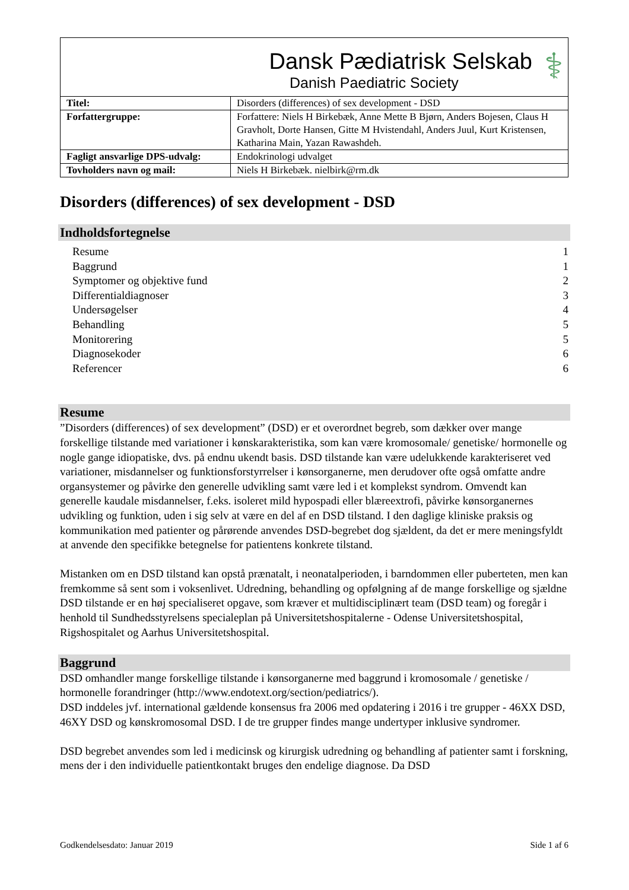| Dansk Pædiatrisk Selskab Danish Paediatric Society ⚕ | |
| Titel: | Disorders (differences) of sex development - DSD |
| Forfattergruppe: | Forfattere: Niels H Birkebæk, Anne Mette B Bjørn, Anders Bojesen, Claus H Gravholt, Dorte Hansen, Gitte M Hvistendahl, Anders Juul, Kurt Kristensen, Katharina Main, Yazan Rawashdeh. |
| Fagligt ansvarlige DPS-udvalg: | Endokrinologi udvalget |
| Tovholders navn og mail: | Niels H Birkebæk. nielbirk@rm.dk |
Disorders (differences) of sex development - DSD
Indholdsfortegnelse
Resume 1
Baggrund 1
Symptomer og objektive fund 2
Differentialdiagnoser 3
Undersøgelser 4
Behandling 5
Monitorering 5
Diagnosekoder 6
Referencer 6
Resume
”Disorders (differences) of sex development” (DSD) er et overordnet begreb, som dækker over mange forskellige tilstande med variationer i kønskarakteristika, som kan være kromosomale/ genetiske/ hormonelle og nogle gange idiopatiske, dvs. på endnu ukendt basis. DSD tilstande kan være udelukkende karakteriseret ved variationer, misdannelser og funktionsforstyrrelser i kønsorganerne, men derudover ofte også omfatte andre organsystemer og påvirke den generelle udvikling samt være led i et komplekst syndrom. Omvendt kan generelle kaudale misdannelser, f.eks. isoleret mild hypospadi eller blæreextrofi, påvirke kønsorganernes udvikling og funktion, uden i sig selv at være en del af en DSD tilstand. I den daglige kliniske praksis og kommunikation med patienter og pårørende anvendes DSD-begrebet dog sjældent, da det er mere meningsfyldt at anvende den specifikke betegnelse for patientens konkrete tilstand.
Mistanken om en DSD tilstand kan opstå prænatalt, i neonatalperioden, i barndommen eller puberteten, men kan fremkomme så sent som i voksenlivet. Udredning, behandling og opfølgning af de mange forskellige og sjældne DSD tilstande er en høj specialiseret opgave, som kræver et multidisciplinært team (DSD team) og foregår i henhold til Sundhedsstyrelsens specialeplan på Universitetshospitalerne - Odense Universitetshospital, Rigshospitalet og Aarhus Universitetshospital.
Baggrund
DSD omhandler mange forskellige tilstande i kønsorganerne med baggrund i kromosomale / genetiske / hormonelle forandringer (http://www.endotext.org/section/pediatrics/).
DSD inddeles jvf. international gældende konsensus fra 2006 med opdatering i 2016 i tre grupper - 46XX DSD, 46XY DSD og kønskromosomal DSD. I de tre grupper findes mange undertyper inklusive syndromer.
DSD begrebet anvendes som led i medicinsk og kirurgisk udredning og behandling af patienter samt i forskning, mens der i den individuelle patientkontakt bruges den endelige diagnose. Da DSD
Godkendelsesdato: Januar 2019 Side 1 af 6